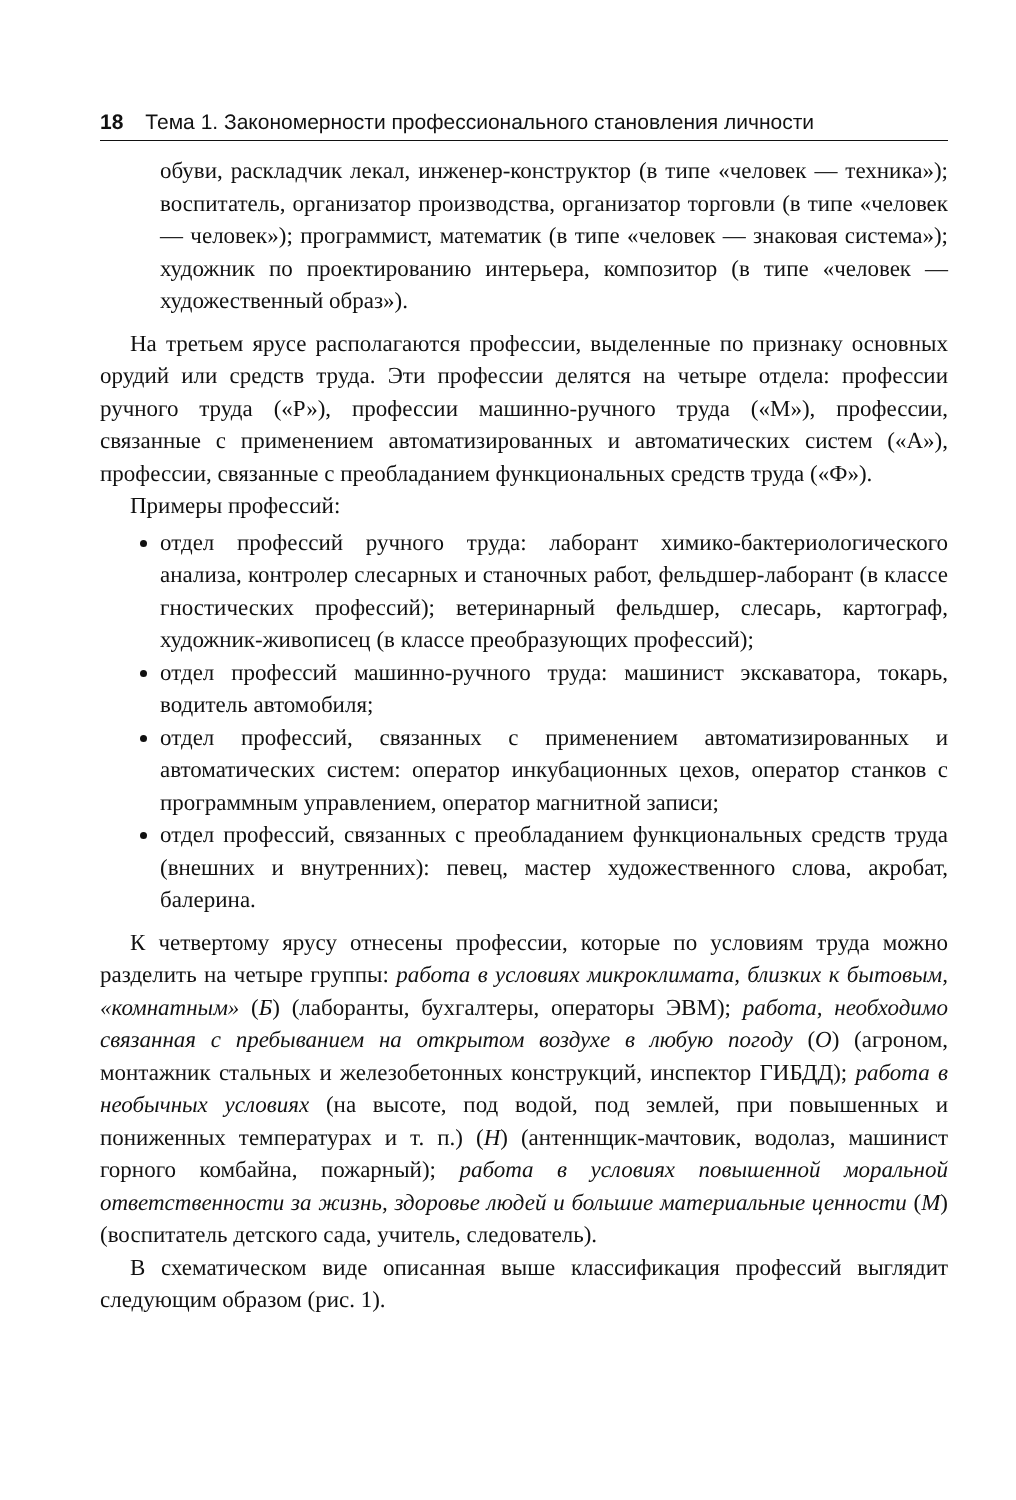18 Тема 1. Закономерности профессионального становления личности
обуви, раскладчик лекал, инженер-конструктор (в типе «человек — техника»); воспитатель, организатор производства, организатор торговли (в типе «человек — человек»); программист, математик (в типе «человек — знаковая система»); художник по проектированию интерьера, композитор (в типе «человек — художественный образ»).
На третьем ярусе располагаются профессии, выделенные по признаку основных орудий или средств труда. Эти профессии делятся на четыре отдела: профессии ручного труда («Р»), профессии машинно-ручного труда («М»), профессии, связанные с применением автоматизированных и автоматических систем («А»), профессии, связанные с преобладанием функциональных средств труда («Ф»).
Примеры профессий:
отдел профессий ручного труда: лаборант химико-бактериологического анализа, контролер слесарных и станочных работ, фельдшер-лаборант (в классе гностических профессий); ветеринарный фельдшер, слесарь, картограф, художник-живописец (в классе преобразующих профессий);
отдел профессий машинно-ручного труда: машинист экскаватора, токарь, водитель автомобиля;
отдел профессий, связанных с применением автоматизированных и автоматических систем: оператор инкубационных цехов, оператор станков с программным управлением, оператор магнитной записи;
отдел профессий, связанных с преобладанием функциональных средств труда (внешних и внутренних): певец, мастер художественного слова, акробат, балерина.
К четвертому ярусу отнесены профессии, которые по условиям труда можно разделить на четыре группы: работа в условиях микроклимата, близких к бытовым, «комнатным» (Б) (лаборанты, бухгалтеры, операторы ЭВМ); работа, необходимо связанная с пребыванием на открытом воздухе в любую погоду (О) (агроном, монтажник стальных и железобетонных конструкций, инспектор ГИБДД); работа в необычных условиях (на высоте, под водой, под землей, при повышенных и пониженных температурах и т. п.) (Н) (антеннщик-мачтовик, водолаз, машинист горного комбайна, пожарный); работа в условиях повышенной моральной ответственности за жизнь, здоровье людей и большие материальные ценности (М) (воспитатель детского сада, учитель, следователь).
В схематическом виде описанная выше классификация профессий выглядит следующим образом (рис. 1).